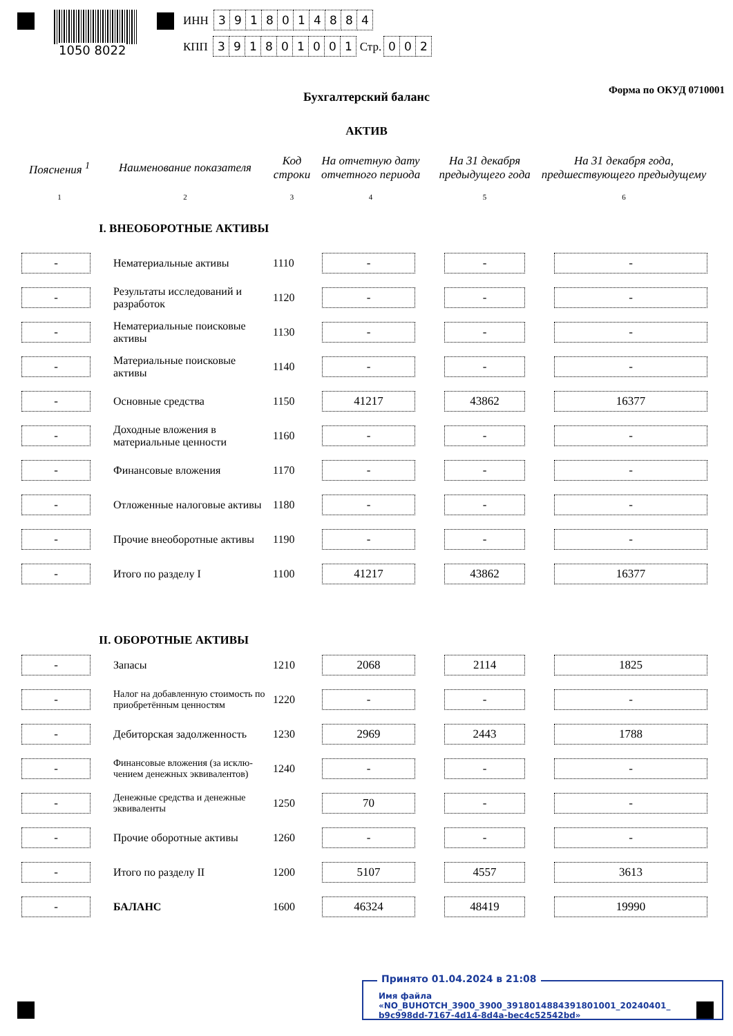1050 8022
ИНН 3918014884
КПП 391801001 Стр. 002
Форма по ОКУД 0710001 Бухгалтерский баланс
АКТИВ
| Пояснения <sup>1</sup> | Наименование показателя | Код строки | На отчетную дату отчетного периода | На 31 декабря предыдущего года | На 31 декабря года, предшествующего предыдущему |
| --- | --- | --- | --- | --- | --- |
| 1 | 2 | 3 | 4 | 5 | 6 |
| | I. ВНЕОБОРОТНЫЕ АКТИВЫ | | | | |
| - | Нематериальные активы | 1110 | - | - | - |
| - | Результаты исследований и разработок | 1120 | - | - | - |
| - | Нематериальные поисковые активы | 1130 | - | - | - |
| - | Материальные поисковые активы | 1140 | - | - | - |
| - | Основные средства | 1150 | 41217 | 43862 | 16377 |
| - | Доходные вложения в материальные ценности | 1160 | - | - | - |
| - | Финансовые вложения | 1170 | - | - | - |
| - | Отложенные налоговые активы | 1180 | - | - | - |
| - | Прочие внеоборотные активы | 1190 | - | - | - |
| - | Итого по разделу I | 1100 | 41217 | 43862 | 16377 |
| | II. ОБОРОТНЫЕ АКТИВЫ | | | | |
| - | Запасы | 1210 | 2068 | 2114 | 1825 |
| - | Налог на добавленную стоимость по приобретённым ценностям | 1220 | - | - | - |
| - | Дебиторская задолженность | 1230 | 2969 | 2443 | 1788 |
| - | Финансовые вложения (за исклю-чением денежных эквивалентов) | 1240 | - | - | - |
| - | Денежные средства и денежные эквиваленты | 1250 | 70 | - | - |
| - | Прочие оборотные активы | 1260 | - | - | - |
| - | Итого по разделу II | 1200 | 5107 | 4557 | 3613 |
| - | БАЛАНС | 1600 | 46324 | 48419 | 19990 |
Принято 01.04.2024 в 21:08
Имя файла «NO_BUHOTCH_3900_3900_3918014884391801001_20240401_ b9c998dd-7167-4d14-8d4a-bec4c52542bd»